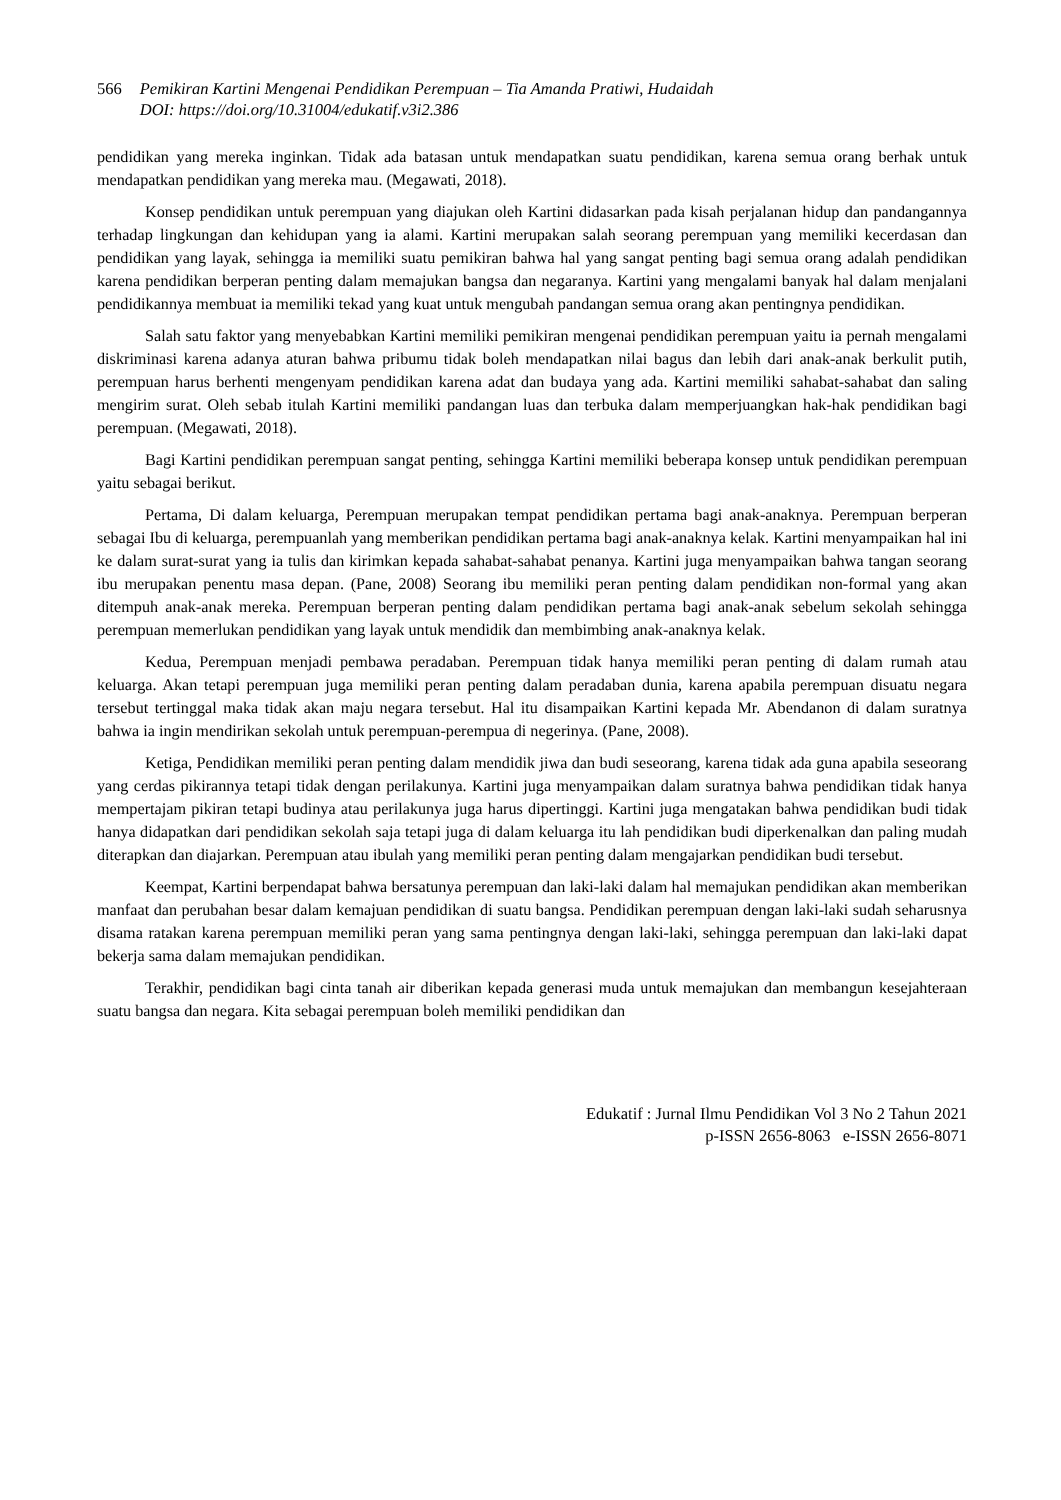566 Pemikiran Kartini Mengenai Pendidikan Perempuan – Tia Amanda Pratiwi, Hudaidah
DOI: https://doi.org/10.31004/edukatif.v3i2.386
pendidikan yang mereka inginkan. Tidak ada batasan untuk mendapatkan suatu pendidikan, karena semua orang berhak untuk mendapatkan pendidikan yang mereka mau. (Megawati, 2018).
Konsep pendidikan untuk perempuan yang diajukan oleh Kartini didasarkan pada kisah perjalanan hidup dan pandangannya terhadap lingkungan dan kehidupan yang ia alami. Kartini merupakan salah seorang perempuan yang memiliki kecerdasan dan pendidikan yang layak, sehingga ia memiliki suatu pemikiran bahwa hal yang sangat penting bagi semua orang adalah pendidikan karena pendidikan berperan penting dalam memajukan bangsa dan negaranya. Kartini yang mengalami banyak hal dalam menjalani pendidikannya membuat ia memiliki tekad yang kuat untuk mengubah pandangan semua orang akan pentingnya pendidikan.
Salah satu faktor yang menyebabkan Kartini memiliki pemikiran mengenai pendidikan perempuan yaitu ia pernah mengalami diskriminasi karena adanya aturan bahwa pribumu tidak boleh mendapatkan nilai bagus dan lebih dari anak-anak berkulit putih, perempuan harus berhenti mengenyam pendidikan karena adat dan budaya yang ada. Kartini memiliki sahabat-sahabat dan saling mengirim surat. Oleh sebab itulah Kartini memiliki pandangan luas dan terbuka dalam memperjuangkan hak-hak pendidikan bagi perempuan. (Megawati, 2018).
Bagi Kartini pendidikan perempuan sangat penting, sehingga Kartini memiliki beberapa konsep untuk pendidikan perempuan yaitu sebagai berikut.
Pertama, Di dalam keluarga, Perempuan merupakan tempat pendidikan pertama bagi anak-anaknya. Perempuan berperan sebagai Ibu di keluarga, perempuanlah yang memberikan pendidikan pertama bagi anak-anaknya kelak. Kartini menyampaikan hal ini ke dalam surat-surat yang ia tulis dan kirimkan kepada sahabat-sahabat penanya. Kartini juga menyampaikan bahwa tangan seorang ibu merupakan penentu masa depan. (Pane, 2008) Seorang ibu memiliki peran penting dalam pendidikan non-formal yang akan ditempuh anak-anak mereka. Perempuan berperan penting dalam pendidikan pertama bagi anak-anak sebelum sekolah sehingga perempuan memerlukan pendidikan yang layak untuk mendidik dan membimbing anak-anaknya kelak.
Kedua, Perempuan menjadi pembawa peradaban. Perempuan tidak hanya memiliki peran penting di dalam rumah atau keluarga. Akan tetapi perempuan juga memiliki peran penting dalam peradaban dunia, karena apabila perempuan disuatu negara tersebut tertinggal maka tidak akan maju negara tersebut. Hal itu disampaikan Kartini kepada Mr. Abendanon di dalam suratnya bahwa ia ingin mendirikan sekolah untuk perempuan-perempua di negerinya. (Pane, 2008).
Ketiga, Pendidikan memiliki peran penting dalam mendidik jiwa dan budi seseorang, karena tidak ada guna apabila seseorang yang cerdas pikirannya tetapi tidak dengan perilakunya. Kartini juga menyampaikan dalam suratnya bahwa pendidikan tidak hanya mempertajam pikiran tetapi budinya atau perilakunya juga harus dipertinggi. Kartini juga mengatakan bahwa pendidikan budi tidak hanya didapatkan dari pendidikan sekolah saja tetapi juga di dalam keluarga itu lah pendidikan budi diperkenalkan dan paling mudah diterapkan dan diajarkan. Perempuan atau ibulah yang memiliki peran penting dalam mengajarkan pendidikan budi tersebut.
Keempat, Kartini berpendapat bahwa bersatunya perempuan dan laki-laki dalam hal memajukan pendidikan akan memberikan manfaat dan perubahan besar dalam kemajuan pendidikan di suatu bangsa. Pendidikan perempuan dengan laki-laki sudah seharusnya disama ratakan karena perempuan memiliki peran yang sama pentingnya dengan laki-laki, sehingga perempuan dan laki-laki dapat bekerja sama dalam memajukan pendidikan.
Terakhir, pendidikan bagi cinta tanah air diberikan kepada generasi muda untuk memajukan dan membangun kesejahteraan suatu bangsa dan negara. Kita sebagai perempuan boleh memiliki pendidikan dan
Edukatif : Jurnal Ilmu Pendidikan Vol 3 No 2 Tahun 2021
p-ISSN 2656-8063 e-ISSN 2656-8071